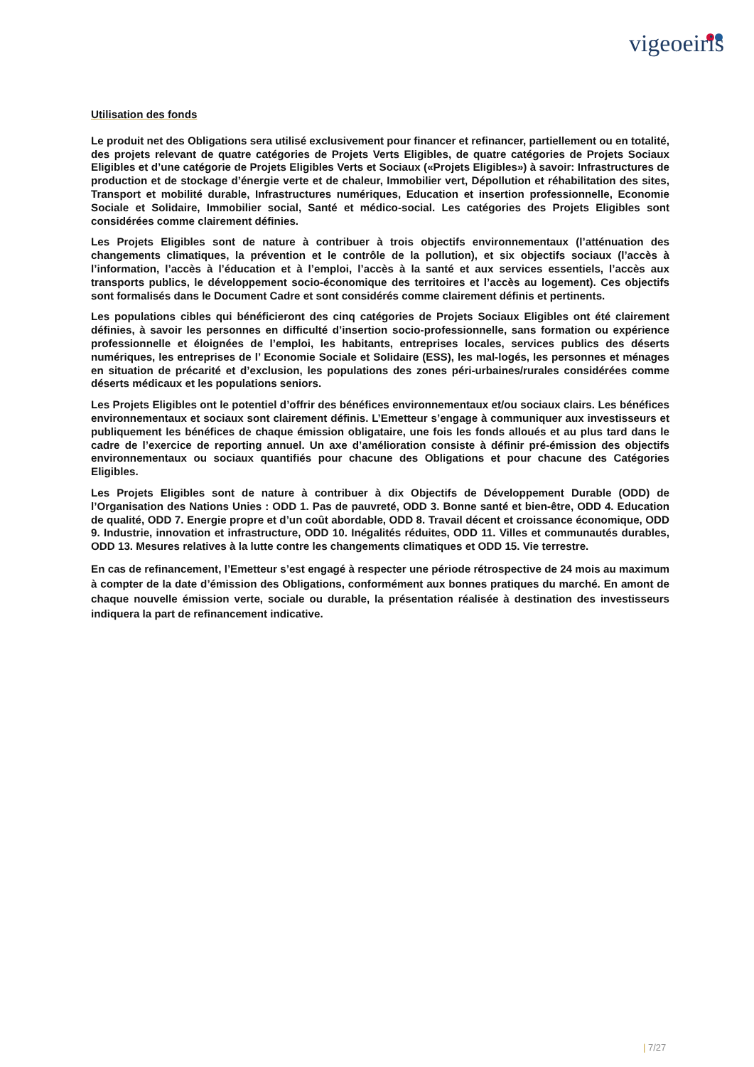vigeoeiris
Utilisation des fonds
Le produit net des Obligations sera utilisé exclusivement pour financer et refinancer, partiellement ou en totalité, des projets relevant de quatre catégories de Projets Verts Eligibles, de quatre catégories de Projets Sociaux Eligibles et d’une catégorie de Projets Eligibles Verts et Sociaux («Projets Eligibles») à savoir: Infrastructures de production et de stockage d’énergie verte et de chaleur, Immobilier vert, Dépollution et réhabilitation des sites, Transport et mobilité durable, Infrastructures numériques, Education et insertion professionnelle, Economie Sociale et Solidaire, Immobilier social, Santé et médico-social. Les catégories des Projets Eligibles sont considérées comme clairement définies.
Les Projets Eligibles sont de nature à contribuer à trois objectifs environnementaux (l’atténuation des changements climatiques, la prévention et le contrôle de la pollution), et six objectifs sociaux (l’accès à l’information, l’accès à l’éducation et à l’emploi, l’accès à la santé et aux services essentiels, l’accès aux transports publics, le développement socio-économique des territoires et l’accès au logement). Ces objectifs sont formalisés dans le Document Cadre et sont considérés comme clairement définis et pertinents.
Les populations cibles qui bénéficieront des cinq catégories de Projets Sociaux Eligibles ont été clairement définies, à savoir les personnes en difficulté d’insertion socio-professionnelle, sans formation ou expérience professionnelle et éloignées de l’emploi, les habitants, entreprises locales, services publics des déserts numériques, les entreprises de l’ Economie Sociale et Solidaire (ESS), les mal-logés, les personnes et ménages en situation de précarité et d’exclusion, les populations des zones péri-urbaines/rurales considérées comme déserts médicaux et les populations seniors.
Les Projets Eligibles ont le potentiel d’offrir des bénéfices environnementaux et/ou sociaux clairs. Les bénéfices environnementaux et sociaux sont clairement définis. L’Emetteur s’engage à communiquer aux investisseurs et publiquement les bénéfices de chaque émission obligataire, une fois les fonds alloués et au plus tard dans le cadre de l’exercice de reporting annuel. Un axe d’amélioration consiste à définir pré-émission des objectifs environnementaux ou sociaux quantifiés pour chacune des Obligations et pour chacune des Catégories Eligibles.
Les Projets Eligibles sont de nature à contribuer à dix Objectifs de Développement Durable (ODD) de l’Organisation des Nations Unies : ODD 1. Pas de pauvreté, ODD 3. Bonne santé et bien-être, ODD 4. Education de qualité, ODD 7. Energie propre et d’un coût abordable, ODD 8. Travail décent et croissance économique, ODD 9. Industrie, innovation et infrastructure, ODD 10. Inégalités réduites, ODD 11. Villes et communautés durables, ODD 13. Mesures relatives à la lutte contre les changements climatiques et ODD 15. Vie terrestre.
En cas de refinancement, l’Emetteur s’est engagé à respecter une période rétrospective de 24 mois au maximum à compter de la date d’émission des Obligations, conformément aux bonnes pratiques du marché. En amont de chaque nouvelle émission verte, sociale ou durable, la présentation réalisée à destination des investisseurs indiquera la part de refinancement indicative.
| 7/27